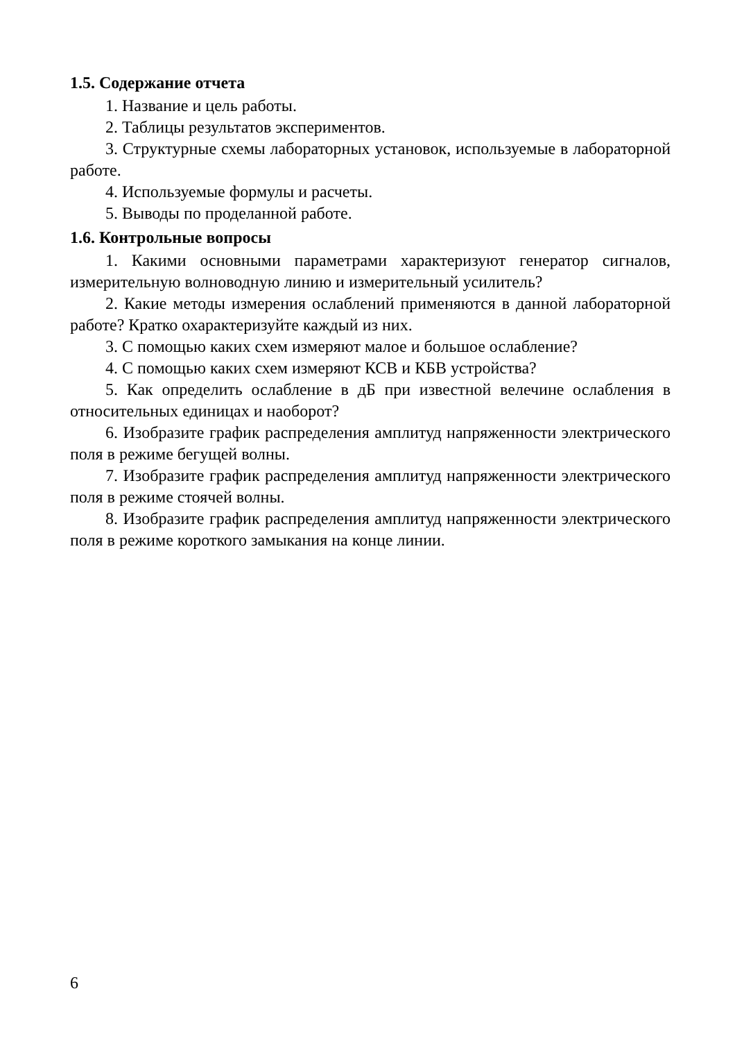1.5. Содержание отчета
1. Название и цель работы.
2. Таблицы результатов экспериментов.
3. Структурные схемы лабораторных установок, используемые в лабораторной работе.
4. Используемые формулы и расчеты.
5. Выводы по проделанной работе.
1.6. Контрольные вопросы
1. Какими основными параметрами характеризуют генератор сигналов, измерительную волноводную линию и измерительный усилитель?
2. Какие методы измерения ослаблений применяются в данной лабораторной работе? Кратко охарактеризуйте каждый из них.
3. С помощью каких схем измеряют малое и большое ослабление?
4. С помощью каких схем измеряют КСВ и КБВ устройства?
5. Как определить ослабление в дБ при известной велечине ослабления в относительных единицах и наоборот?
6. Изобразите график распределения амплитуд напряженности электрического поля в режиме бегущей волны.
7. Изобразите график распределения амплитуд напряженности электрического поля в режиме стоячей волны.
8. Изобразите график распределения амплитуд напряженности электрического поля в режиме короткого замыкания на конце линии.
6